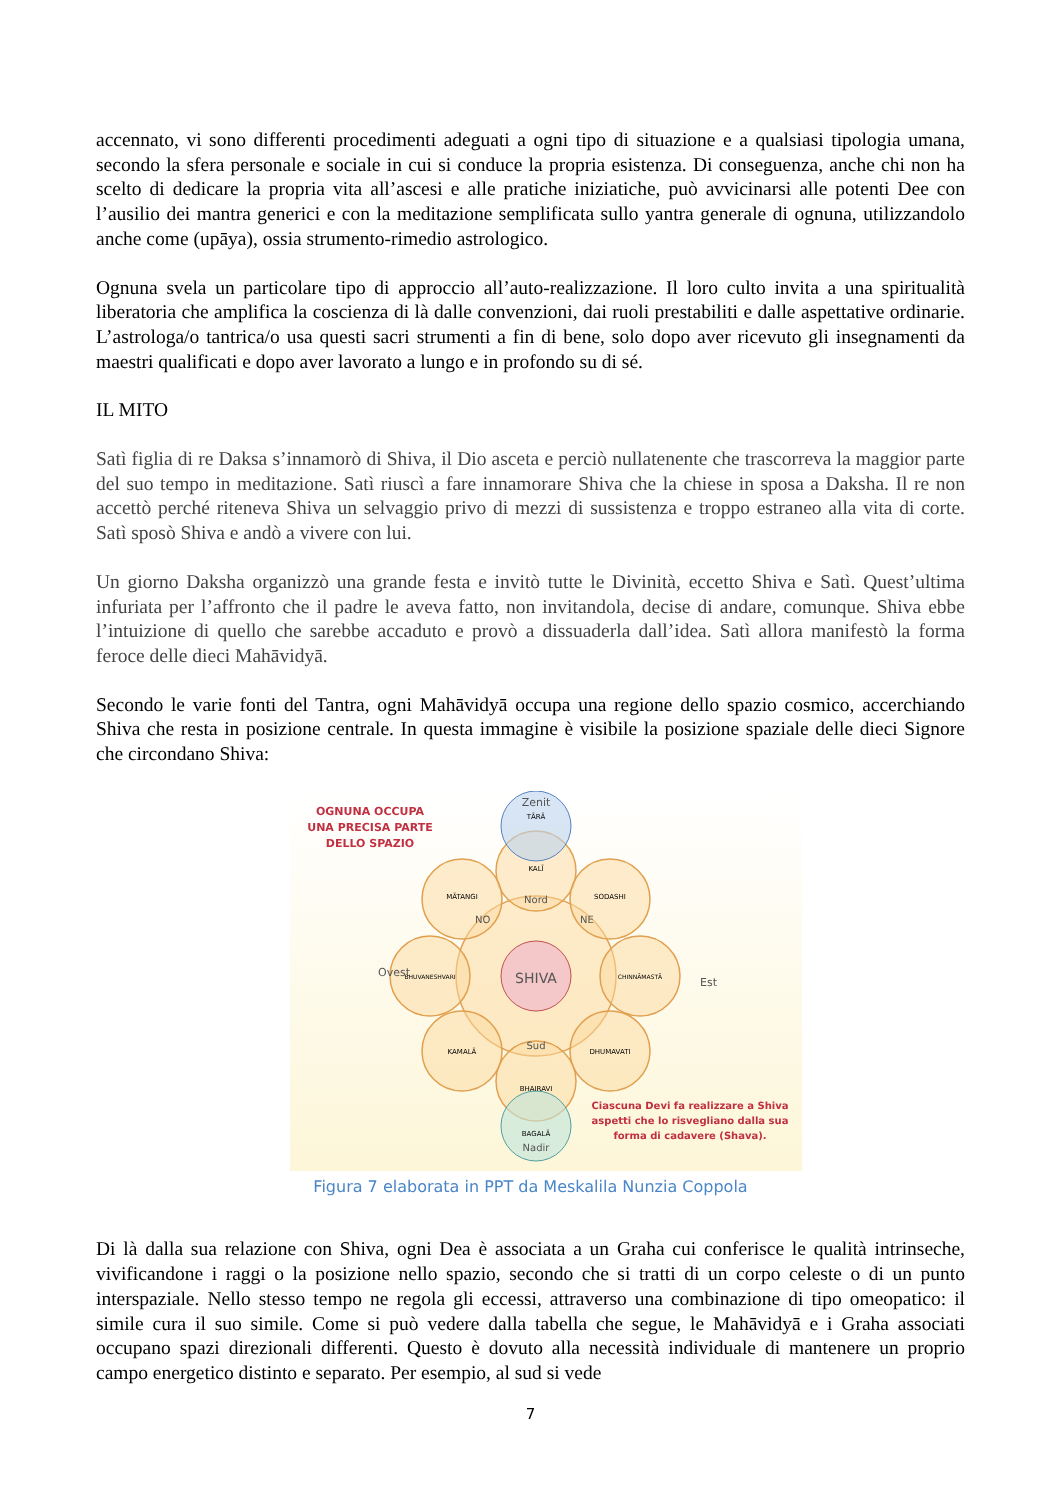accennato, vi sono differenti procedimenti adeguati a ogni tipo di situazione e a qualsiasi tipologia umana, secondo la sfera personale e sociale in cui si conduce la propria esistenza. Di conseguenza, anche chi non ha scelto di dedicare la propria vita all’ascesi e alle pratiche iniziatiche, può avvicinarsi alle potenti Dee con l’ausilio dei mantra generici e con la meditazione semplificata sullo yantra generale di ognuna, utilizzandolo anche come (upāya), ossia strumento-rimedio astrologico.
Ognuna svela un particolare tipo di approccio all’auto-realizzazione. Il loro culto invita a una spiritualità liberatoria che amplifica la coscienza di là dalle convenzioni, dai ruoli prestabiliti e dalle aspettative ordinarie. L’astrologa/o tantrica/o usa questi sacri strumenti a fin di bene, solo dopo aver ricevuto gli insegnamenti da maestri qualificati e dopo aver lavorato a lungo e in profondo su di sé.
IL MITO
Satì figlia di re Daksa s’innamorò di Shiva, il Dio asceta e perciò nullatenente che trascorreva la maggior parte del suo tempo in meditazione. Satì riuscì a fare innamorare Shiva che la chiese in sposa a Daksha. Il re non accettò perché riteneva Shiva un selvaggio privo di mezzi di sussistenza e troppo estraneo alla vita di corte. Satì sposò Shiva e andò a vivere con lui.
Un giorno Daksha organizzò una grande festa e invitò tutte le Divinità, eccetto Shiva e Satì. Quest’ultima infuriata per l’affronto che il padre le aveva fatto, non invitandola, decise di andare, comunque. Shiva ebbe l’intuizione di quello che sarebbe accaduto e provò a dissuaderla dall’idea. Satì allora manifestò la forma feroce delle dieci Mahāvidyā.
Secondo le varie fonti del Tantra, ogni Mahāvidyā occupa una regione dello spazio cosmico, accerchiando Shiva che resta in posizione centrale. In questa immagine è visibile la posizione spaziale delle dieci Signore che circondano Shiva:
SHIVA
Zenit
TĀRĀ
KALĪ
Nord
SODASHI
MĀTANGI
NO
NE
Ovest
BHUVANESHVARI
CHINNĀMASTĀ
Est
KAMALĀ
DHUMAVATI
Sud
BHAIRAVI
BAGALĀ
Nadir
OGNUNA OCCUPA
UNA PRECISA PARTE
DELLO SPAZIO
Ciascuna Devi fa realizzare a Shiva
aspetti che lo risvegliano dalla sua
forma di cadavere (Shava).
Figura 7 elaborata in PPT da Meskalila Nunzia Coppola
Di là dalla sua relazione con Shiva, ogni Dea è associata a un Graha cui conferisce le qualità intrinseche, vivificandone i raggi o la posizione nello spazio, secondo che si tratti di un corpo celeste o di un punto interspaziale. Nello stesso tempo ne regola gli eccessi, attraverso una combinazione di tipo omeopatico: il simile cura il suo simile. Come si può vedere dalla tabella che segue, le Mahāvidyā e i Graha associati occupano spazi direzionali differenti. Questo è dovuto alla necessità individuale di mantenere un proprio campo energetico distinto e separato. Per esempio, al sud si vede
7